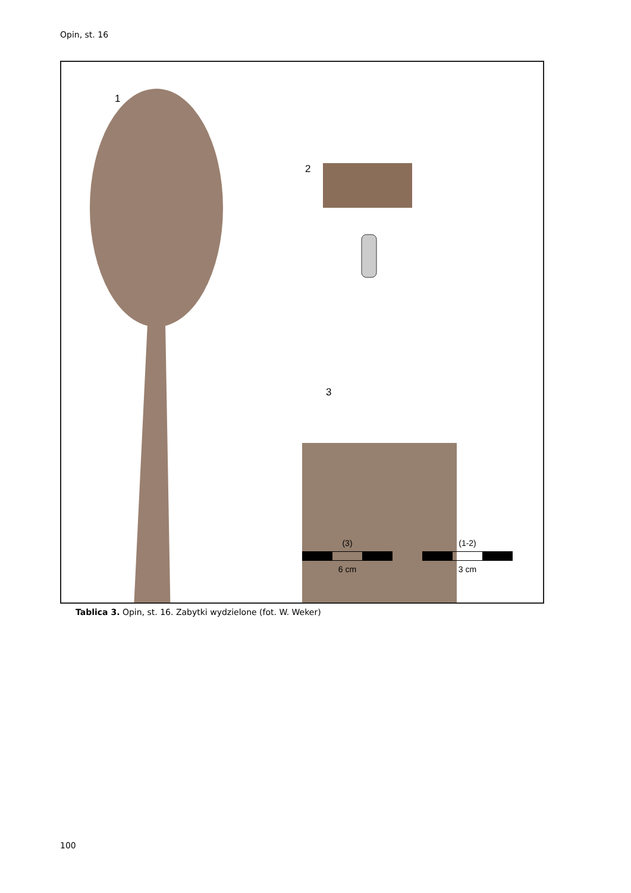Opin, st. 16
1
2
3
(3)
6 cm
(1-2)
3 cm
Tablica 3. Opin, st. 16. Zabytki wydzielone (fot. W. Weker)
100